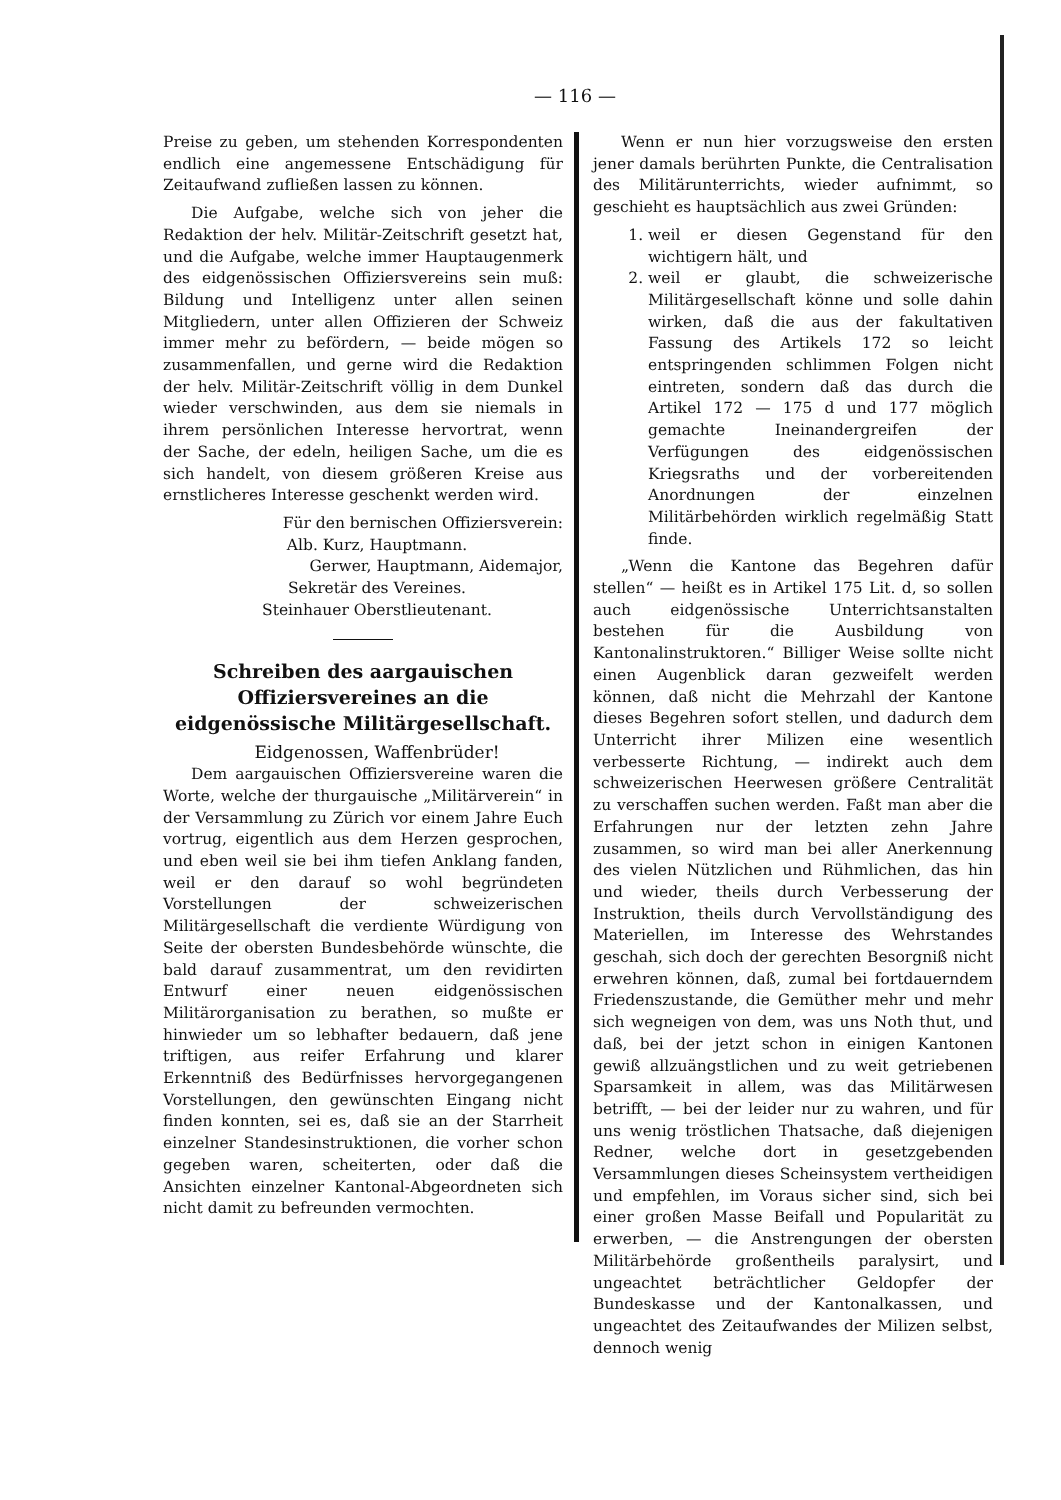— 116 —
Preise zu geben, um stehenden Korrespondenten endlich eine angemessene Entschädigung für Zeitaufwand zufließen lassen zu können.
Die Aufgabe, welche sich von jeher die Redaktion der helv. Militär-Zeitschrift gesetzt hat, und die Aufgabe, welche immer Hauptaugenmerk des eidgenössischen Offiziersvereins sein muß: Bildung und Intelligenz unter allen seinen Mitgliedern, unter allen Offizieren der Schweiz immer mehr zu befördern, — beide mögen so zusammenfallen, und gerne wird die Redaktion der helv. Militär-Zeitschrift völlig in dem Dunkel wieder verschwinden, aus dem sie niemals in ihrem persönlichen Interesse hervortrat, wenn der Sache, der edeln, heiligen Sache, um die es sich handelt, von diesem größeren Kreise aus ernstlicheres Interesse geschenkt werden wird.
Für den bernischen Offiziersverein:
Alb. Kurz, Hauptmann.
Gerwer, Hauptmann, Aidemajor,
Sekretär des Vereines.
Steinhauer Oberstlieutenant.
Schreiben des aargauischen Offiziersvereines an die eidgenössische Militärgesellschaft.
Eidgenossen, Waffenbrüder!
Dem aargauischen Offiziersvereine waren die Worte, welche der thurgauische „Militärverein“ in der Versammlung zu Zürich vor einem Jahre Euch vortrug, eigentlich aus dem Herzen gesprochen, und eben weil sie bei ihm tiefen Anklang fanden, weil er den darauf so wohl begründeten Vorstellungen der schweizerischen Militärgesellschaft die verdiente Würdigung von Seite der obersten Bundesbehörde wünschte, die bald darauf zusammentrat, um den revidirten Entwurf einer neuen eidgenössischen Militärorganisation zu berathen, so mußte er hinwieder um so lebhafter bedauern, daß jene triftigen, aus reifer Erfahrung und klarer Erkenntniß des Bedürfnisses hervorgegangenen Vorstellungen, den gewünschten Eingang nicht finden konnten, sei es, daß sie an der Starrheit einzelner Standesinstruktionen, die vorher schon gegeben waren, scheiterten, oder daß die Ansichten einzelner Kantonal-Abgeordneten sich nicht damit zu befreunden vermochten.
Wenn er nun hier vorzugsweise den ersten jener damals berührten Punkte, die Centralisation des Militärunterrichts, wieder aufnimmt, so geschieht es hauptsächlich aus zwei Gründen:
1. weil er diesen Gegenstand für den wichtigern hält, und
2. weil er glaubt, die schweizerische Militärgesellschaft könne und solle dahin wirken, daß die aus der fakultativen Fassung des Artikels 172 so leicht entspringenden schlimmen Folgen nicht eintreten, sondern daß das durch die Artikel 172 — 175 d und 177 möglich gemachte Ineinandergreifen der Verfügungen des eidgenössischen Kriegsraths und der vorbereitenden Anordnungen der einzelnen Militärbehörden wirklich regelmäßig Statt finde.
„Wenn die Kantone das Begehren dafür stellen“ — heißt es in Artikel 175 Lit. d, so sollen auch eidgenössische Unterrichtsanstalten bestehen für die Ausbildung von Kantonalinstruktoren.“ Billiger Weise sollte nicht einen Augenblick daran gezweifelt werden können, daß nicht die Mehrzahl der Kantone dieses Begehren sofort stellen, und dadurch dem Unterricht ihrer Milizen eine wesentlich verbesserte Richtung, — indirekt auch dem schweizerischen Heerwesen größere Centralität zu verschaffen suchen werden. Faßt man aber die Erfahrungen nur der letzten zehn Jahre zusammen, so wird man bei aller Anerkennung des vielen Nützlichen und Rühmlichen, das hin und wieder, theils durch Verbesserung der Instruktion, theils durch Vervollständigung des Materiellen, im Interesse des Wehrstandes geschah, sich doch der gerechten Besorgniß nicht erwehren können, daß, zumal bei fortdauerndem Friedenszustande, die Gemüther mehr und mehr sich wegneigen von dem, was uns Noth thut, und daß, bei der jetzt schon in einigen Kantonen gewiß allzuängstlichen und zu weit getriebenen Sparsamkeit in allem, was das Militärwesen betrifft, — bei der leider nur zu wahren, und für uns wenig tröstlichen Thatsache, daß diejenigen Redner, welche dort in gesetzgebenden Versammlungen dieses Scheinsystem vertheidigen und empfehlen, im Voraus sicher sind, sich bei einer großen Masse Beifall und Popularität zu erwerben, — die Anstrengungen der obersten Militärbehörde großentheils paralysirt, und ungeachtet beträchtlicher Geldopfer der Bundeskasse und der Kantonalkassen, und ungeachtet des Zeitaufwandes der Milizen selbst, dennoch wenig